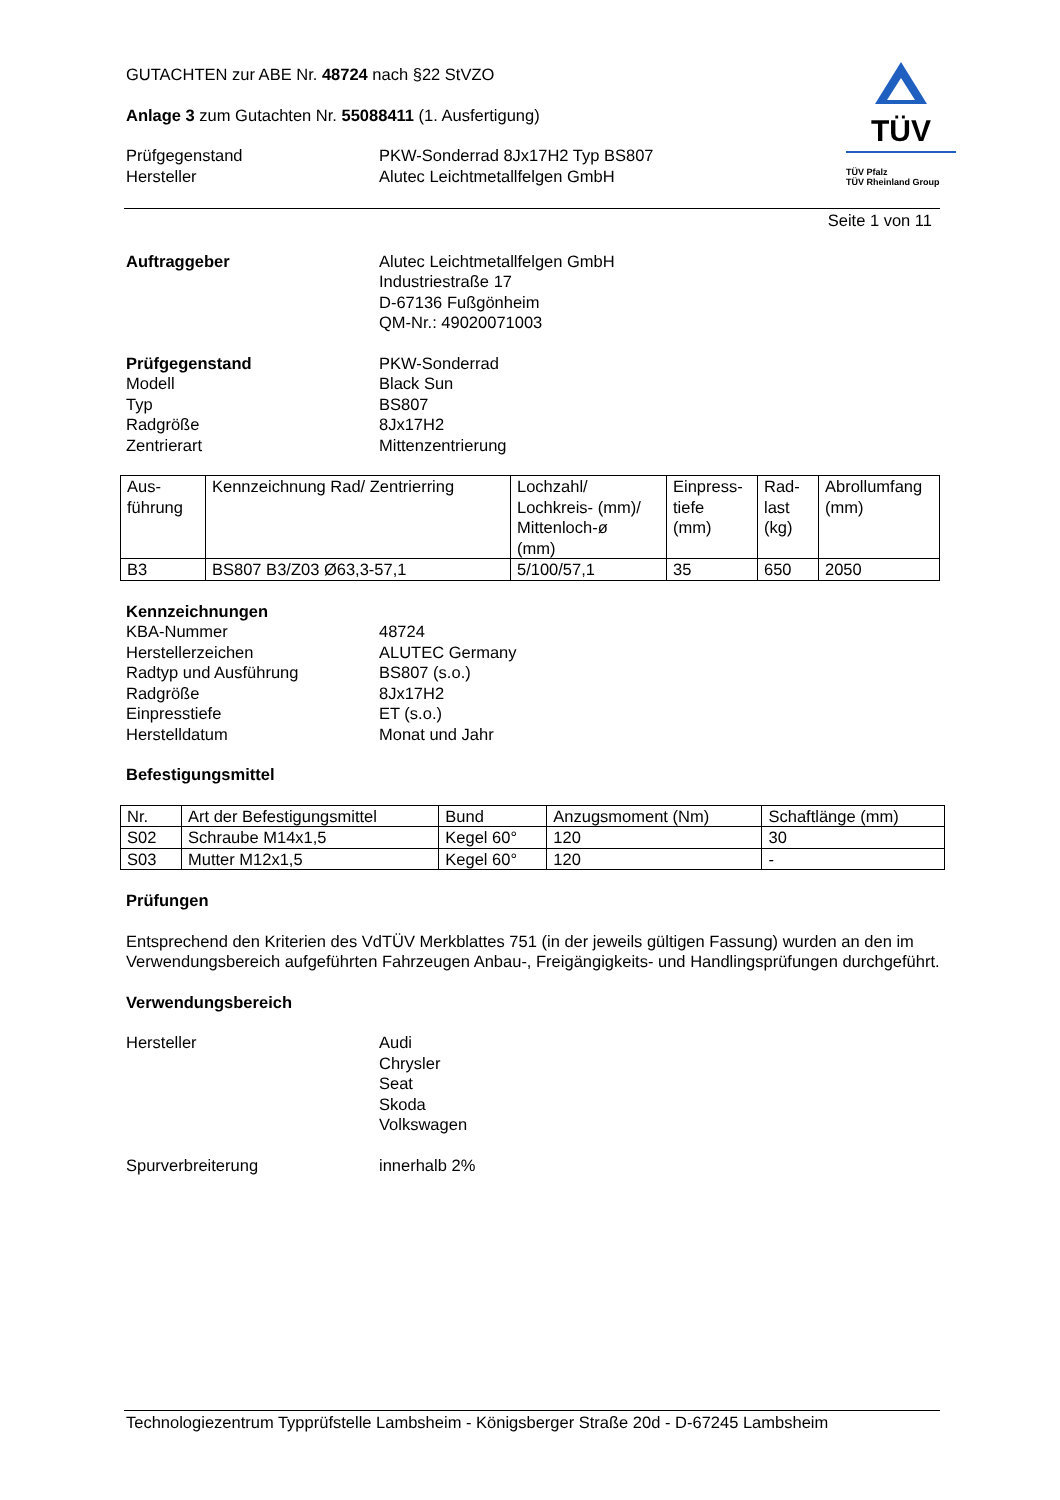TÜV
TÜV Pfalz
TÜV Rheinland Group
GUTACHTEN zur ABE Nr. 48724 nach §22 StVZO
Anlage 3 zum Gutachten Nr. 55088411 (1. Ausfertigung)
Prüfgegenstand
Hersteller
PKW-Sonderrad 8Jx17H2 Typ BS807
Alutec Leichtmetallfelgen GmbH
Seite 1 von 11
Auftraggeber Alutec Leichtmetallfelgen GmbH
Industriestraße 17
D-67136 Fußgönheim
QM-Nr.: 49020071003
Prüfgegenstand
Modell
Typ
Radgröße
Zentrierart
PKW-Sonderrad
Black Sun
BS807
8Jx17H2
Mittenzentrierung
| Aus- führung | Kennzeichnung Rad/ Zentrierring | Lochzahl/ Lochkreis- (mm)/ Mittenloch-ø (mm) | Einpress- tiefe (mm) | Rad- last (kg) | Abrollumfang (mm) |
| --- | --- | --- | --- | --- | --- |
| B3 | BS807 B3/Z03 Ø63,3-57,1 | 5/100/57,1 | 35 | 650 | 2050 |
Kennzeichnungen
KBA-Nummer
Herstellerzeichen
Radtyp und Ausführung
Radgröße
Einpresstiefe
Herstelldatum
48724
ALUTEC Germany
BS807 (s.o.)
8Jx17H2
ET (s.o.)
Monat und Jahr
Befestigungsmittel
| Nr. | Art der Befestigungsmittel | Bund | Anzugsmoment (Nm) | Schaftlänge (mm) |
| --- | --- | --- | --- | --- |
| S02 | Schraube M14x1,5 | Kegel 60° | 120 | 30 |
| S03 | Mutter M12x1,5 | Kegel 60° | 120 | - |
Prüfungen
Entsprechend den Kriterien des VdTÜV Merkblattes 751 (in der jeweils gültigen Fassung) wurden an den im Verwendungsbereich aufgeführten Fahrzeugen Anbau-, Freigängigkeits- und Handlingsprüfungen durchgeführt.
Verwendungsbereich
Hersteller Audi
Chrysler
Seat
Skoda
Volkswagen
Spurverbreiterung innerhalb 2%
Technologiezentrum Typprüfstelle Lambsheim - Königsberger Straße 20d - D-67245 Lambsheim